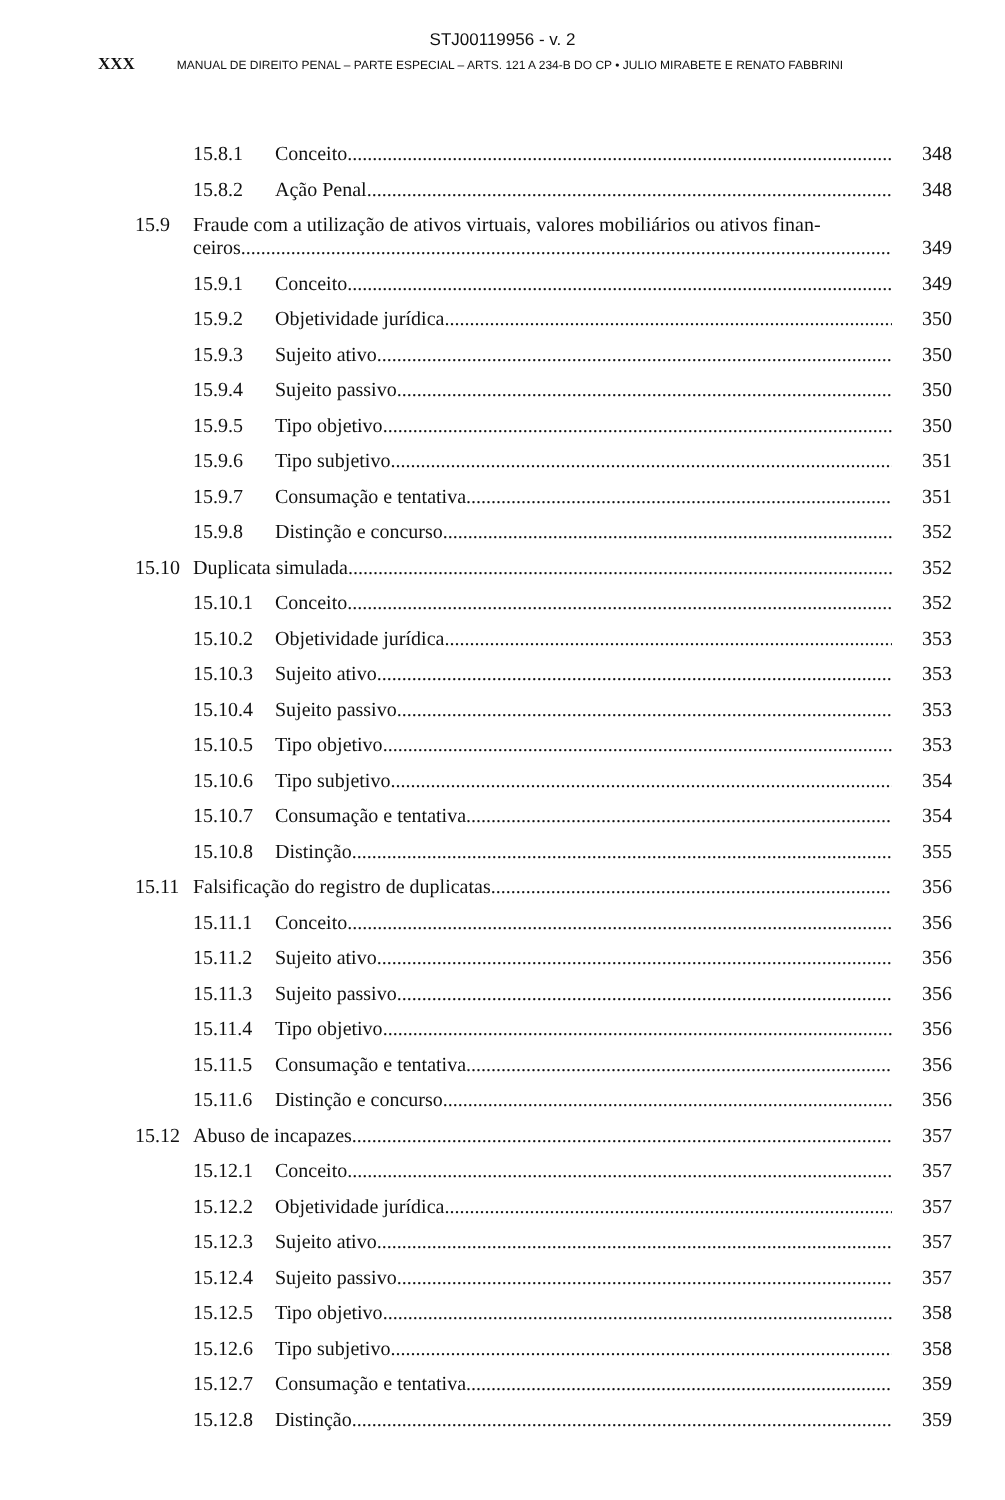STJ00119956 - v. 2
XXX MANUAL DE DIREITO PENAL – PARTE ESPECIAL – ARTS. 121 A 234-B DO CP • JULIO MIRABETE E RENATO FABBRINI
15.8.1 Conceito 348
15.8.2 Ação Penal 348
15.9 Fraude com a utilização de ativos virtuais, valores mobiliários ou ativos finan-
ceiros 349
15.9.1 Conceito 349
15.9.2 Objetividade jurídica 350
15.9.3 Sujeito ativo 350
15.9.4 Sujeito passivo 350
15.9.5 Tipo objetivo 350
15.9.6 Tipo subjetivo 351
15.9.7 Consumação e tentativa 351
15.9.8 Distinção e concurso 352
15.10 Duplicata simulada 352
15.10.1 Conceito 352
15.10.2 Objetividade jurídica 353
15.10.3 Sujeito ativo 353
15.10.4 Sujeito passivo 353
15.10.5 Tipo objetivo 353
15.10.6 Tipo subjetivo 354
15.10.7 Consumação e tentativa 354
15.10.8 Distinção 355
15.11 Falsificação do registro de duplicatas 356
15.11.1 Conceito 356
15.11.2 Sujeito ativo 356
15.11.3 Sujeito passivo 356
15.11.4 Tipo objetivo 356
15.11.5 Consumação e tentativa 356
15.11.6 Distinção e concurso 356
15.12 Abuso de incapazes 357
15.12.1 Conceito 357
15.12.2 Objetividade jurídica 357
15.12.3 Sujeito ativo 357
15.12.4 Sujeito passivo 357
15.12.5 Tipo objetivo 358
15.12.6 Tipo subjetivo 358
15.12.7 Consumação e tentativa 359
15.12.8 Distinção 359